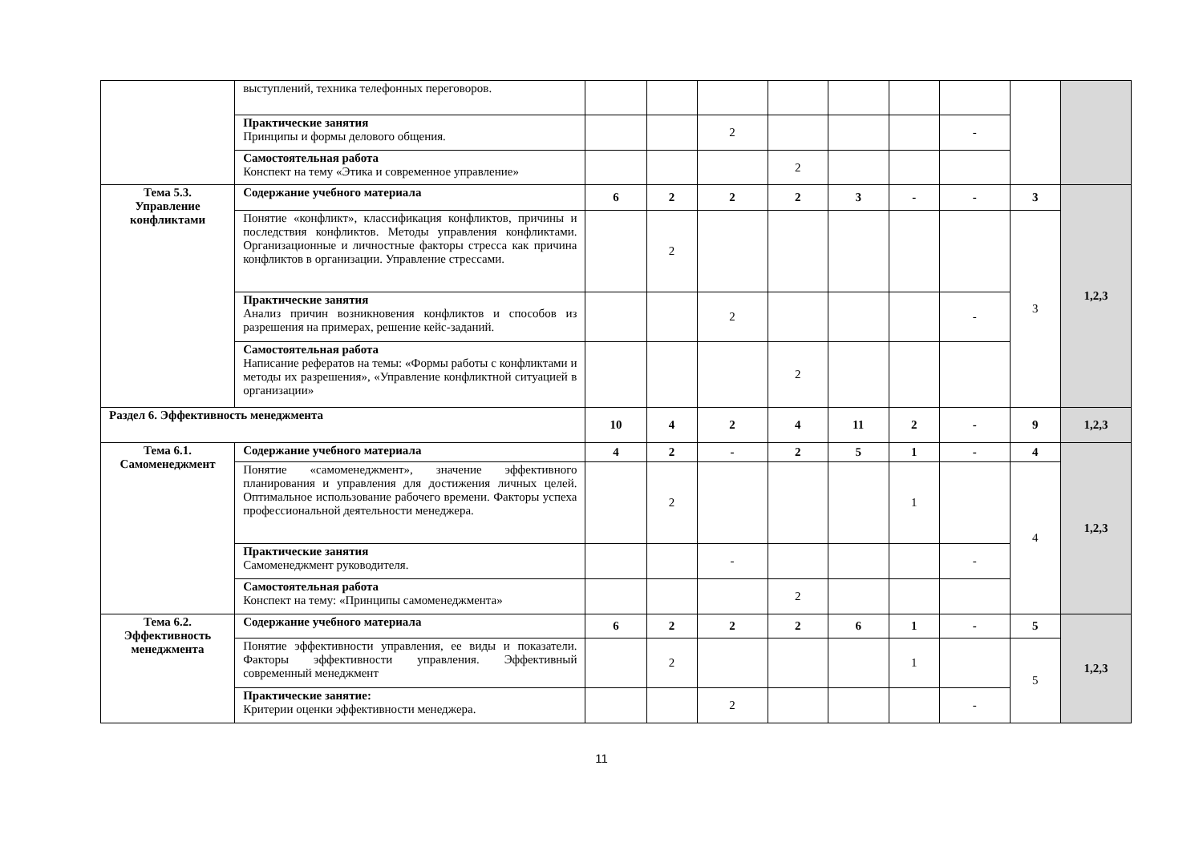| | выступлений, техника телефонных переговоров. | | | | | | | | | |
| | Практические занятия Принципы и формы делового общения. | | | 2 | | | | - | | |
| | Самостоятельная работа Конспект на тему «Этика и современное управление» | | | | 2 | | | | | |
| Тема 5.3. Управление конфликтами | Содержание учебного материала | 6 | 2 | 2 | 2 | 3 | - | - | 3 | 1,2,3 |
| | Понятие «конфликт», классификация конфликтов, причины и последствия конфликтов. Методы управления конфликтами. Организационные и личностные факторы стресса как причина конфликтов в организации. Управление стрессами. | | 2 | | | | | | 3 | |
| | Практические занятия Анализ причин возникновения конфликтов и способов из разрешения на примерах, решение кейс-заданий. | | | 2 | | | | - | | |
| | Самостоятельная работа Написание рефератов на темы: «Формы работы с конфликтами и методы их разрешения», «Управление конфликтной ситуацией в организации» | | | | 2 | | | | | |
| Раздел 6. Эффективность менеджмента | | 10 | 4 | 2 | 4 | 11 | 2 | - | 9 | 1,2,3 |
| Тема 6.1. Самоменеджмент | Содержание учебного материала | 4 | 2 | - | 2 | 5 | 1 | - | 4 | 1,2,3 |
| | Понятие «самоменеджмент», значение эффективного планирования и управления для достижения личных целей. Оптимальное использование рабочего времени. Факторы успеха профессиональной деятельности менеджера. | | 2 | | | | 1 | | 4 | |
| | Практические занятия Самоменеджмент руководителя. | | | - | | | | - | | |
| | Самостоятельная работа Конспект на тему: «Принципы самоменеджмента» | | | | 2 | | | | | |
| Тема 6.2. Эффективность менеджмента | Содержание учебного материала | 6 | 2 | 2 | 2 | 6 | 1 | - | 5 | 1,2,3 |
| | Понятие эффективности управления, ее виды и показатели. Факторы эффективности управления. Эффективный современный менеджмент | | 2 | | | | 1 | | 5 | |
| | Практические занятие: Критерии оценки эффективности менеджера. | | | 2 | | | | - | | |
11